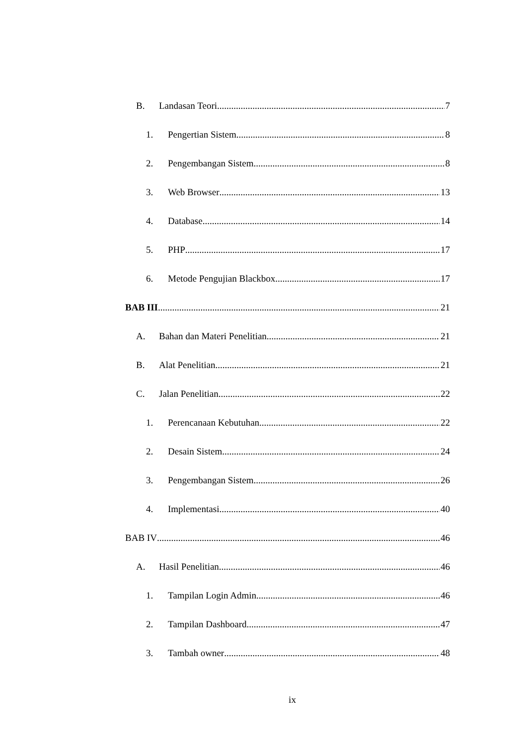B. Landasan Teori 7
1. Pengertian Sistem 8
2. Pengembangan Sistem 8
3. Web Browser 13
4. Database 14
5. PHP 17
6. Metode Pengujian Blackbox 17
BAB III 21
A. Bahan dan Materi Penelitian 21
B. Alat Penelitian 21
C. Jalan Penelitian 22
1. Perencanaan Kebutuhan 22
2. Desain Sistem 24
3. Pengembangan Sistem 26
4. Implementasi 40
BAB IV 46
A. Hasil Penelitian 46
1. Tampilan Login Admin 46
2. Tampilan Dashboard 47
3. Tambah owner 48
ix